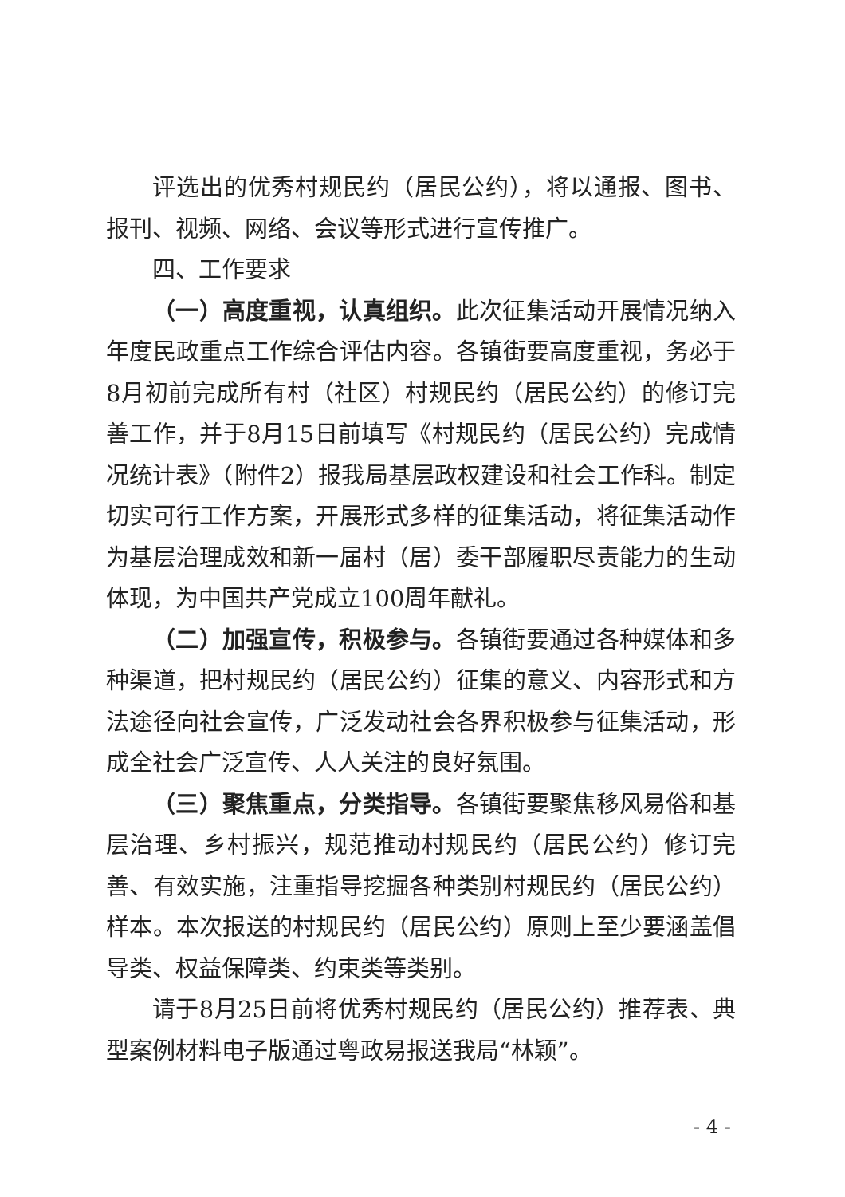评选出的优秀村规民约（居民公约），将以通报、图书、报刊、视频、网络、会议等形式进行宣传推广。
四、工作要求
（一）高度重视，认真组织。此次征集活动开展情况纳入年度民政重点工作综合评估内容。各镇街要高度重视，务必于8月初前完成所有村（社区）村规民约（居民公约）的修订完善工作，并于8月15日前填写《村规民约（居民公约）完成情况统计表》（附件2）报我局基层政权建设和社会工作科。制定切实可行工作方案，开展形式多样的征集活动，将征集活动作为基层治理成效和新一届村（居）委干部履职尽责能力的生动体现，为中国共产党成立100周年献礼。
（二）加强宣传，积极参与。各镇街要通过各种媒体和多种渠道，把村规民约（居民公约）征集的意义、内容形式和方法途径向社会宣传，广泛发动社会各界积极参与征集活动，形成全社会广泛宣传、人人关注的良好氛围。
（三）聚焦重点，分类指导。各镇街要聚焦移风易俗和基层治理、乡村振兴，规范推动村规民约（居民公约）修订完善、有效实施，注重指导挖掘各种类别村规民约（居民公约）样本。本次报送的村规民约（居民公约）原则上至少要涵盖倡导类、权益保障类、约束类等类别。
请于8月25日前将优秀村规民约（居民公约）推荐表、典型案例材料电子版通过粤政易报送我局“林颖”。
- 4 -